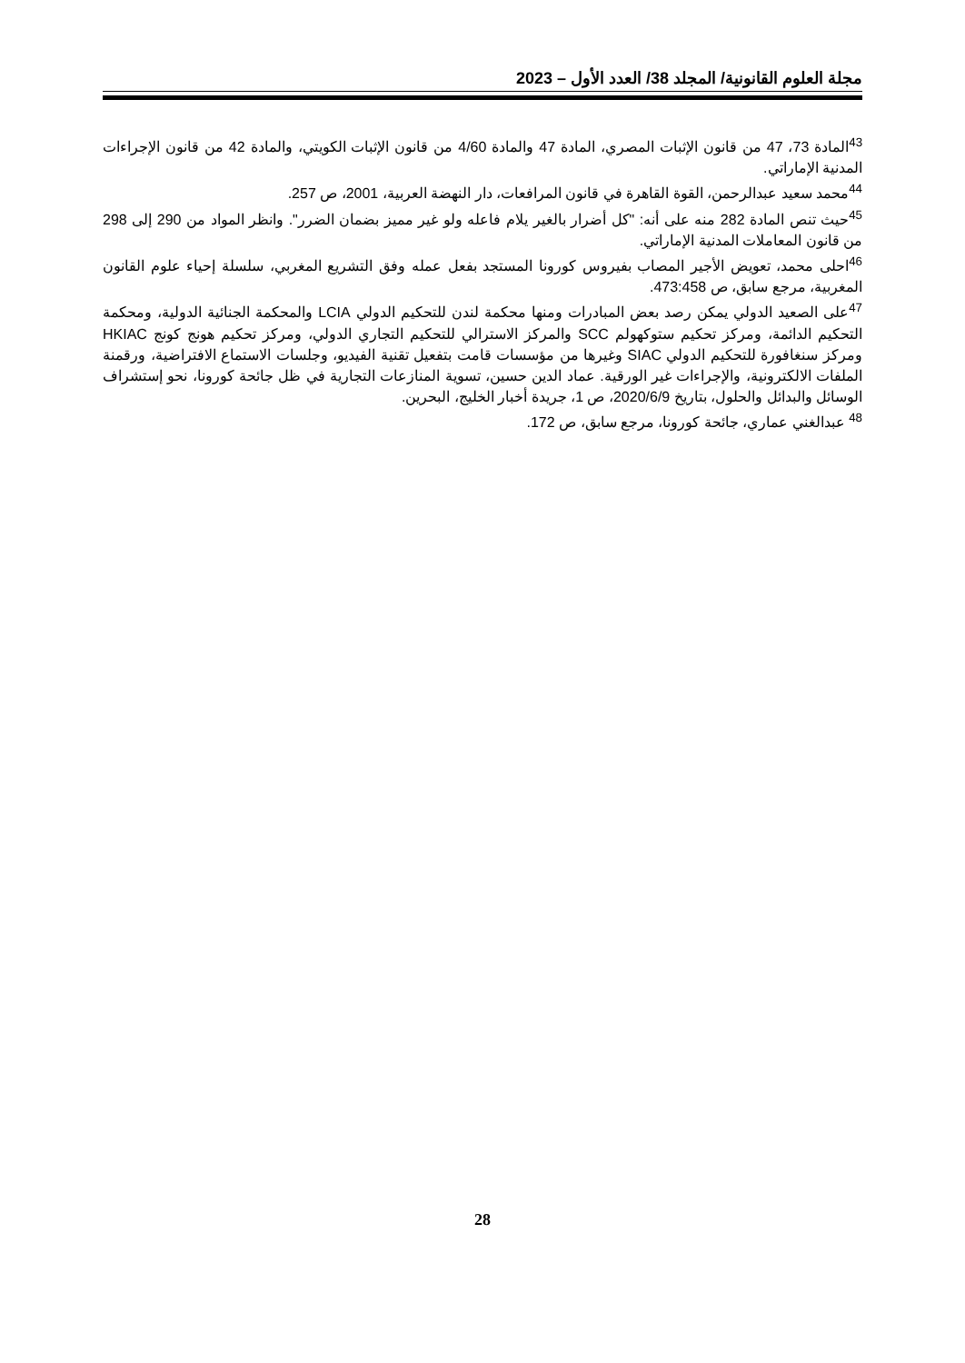مجلة العلوم القانونية/ المجلد 38/ العدد الأول – 2023
<sup>43</sup> المادة 73، 47 من قانون الإثبات المصري، المادة 47 والمادة 4/60 من قانون الإثبات الكويتي، والمادة 42 من قانون الإجراءات المدنية الإماراتي.
<sup>44</sup> محمد سعيد عبدالرحمن، القوة القاهرة في قانون المرافعات، دار النهضة العربية، 2001، ص 257.
<sup>45</sup> حيث تنص المادة 282 منه على أنه: "كل أضرار بالغير يلام فاعله ولو غير مميز بضمان الضرر". وانظر المواد من 290 إلى 298 من قانون المعاملات المدنية الإماراتي.
<sup>46</sup> احلى محمد، تعويض الأجير المصاب بفيروس كورونا المستجد بفعل عمله وفق التشريع المغربي، سلسلة إحياء علوم القانون المغربية، مرجع سابق، ص 473:458.
<sup>47</sup> على الصعيد الدولي يمكن رصد بعض المبادرات ومنها محكمة لندن للتحكيم الدولي LCIA والمحكمة الجنائية الدولية، ومحكمة التحكيم الدائمة، ومركز تحكيم ستوكهولم SCC والمركز الاسترالي للتحكيم التجاري الدولي، ومركز تحكيم هونج كونج HKIAC ومركز سنغافورة للتحكيم الدولي SIAC وغيرها من مؤسسات قامت بتفعيل تقنية الفيديو، وجلسات الاستماع الافتراضية، ورقمنة الملفات الالكترونية، والإجراءات غير الورقية. عماد الدين حسين، تسوية المنازعات التجارية في ظل جائحة كورونا، نحو إستشراف الوسائل والبدائل والحلول، بتاريخ 2020/6/9، ص 1، جريدة أخبار الخليج، البحرين.
<sup>48</sup> عبدالغني عماري، جائحة كورونا، مرجع سابق، ص 172.
28